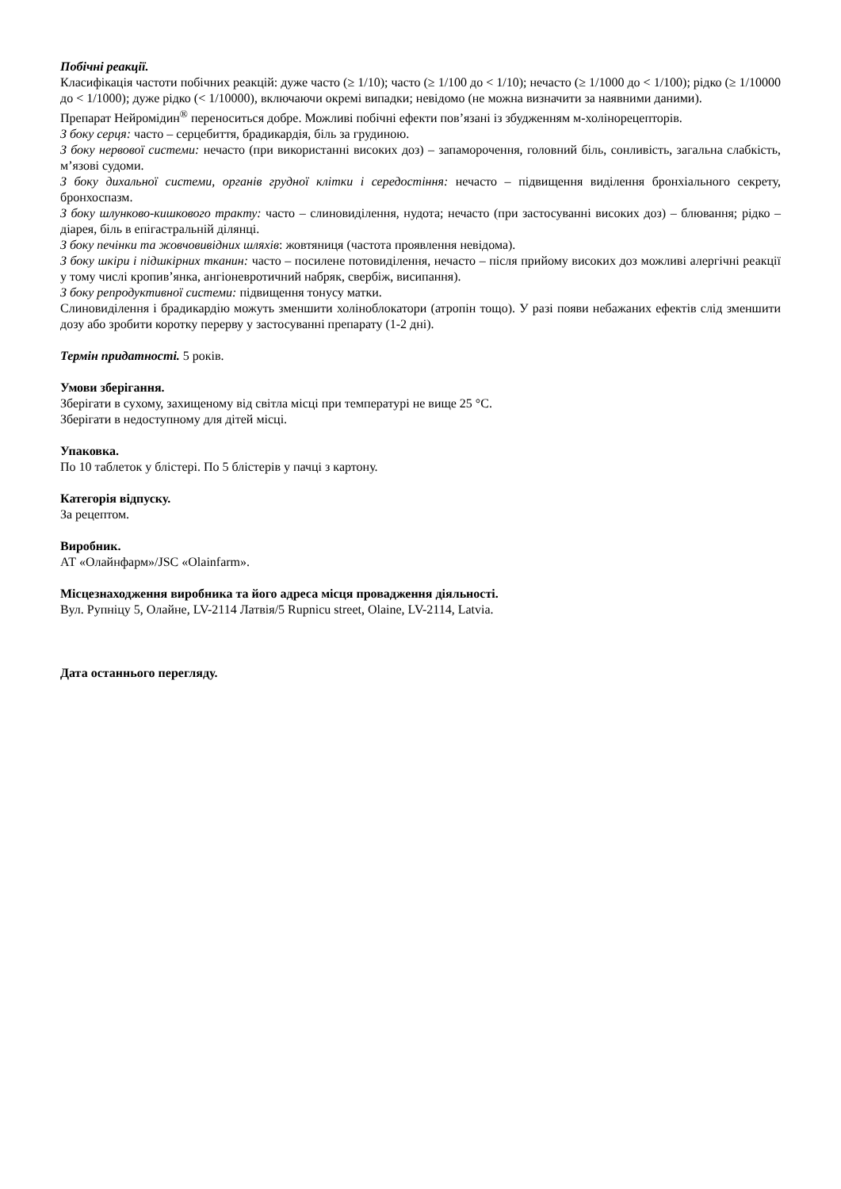Побічні реакції.
Класифікація частоти побічних реакцій: дуже часто (≥ 1/10); часто (≥ 1/100 до < 1/10); нечасто (≥ 1/1000 до < 1/100); рідко (≥ 1/10000 до < 1/1000); дуже рідко (< 1/10000), включаючи окремі випадки; невідомо (не можна визначити за наявними даними).
Препарат Нейромідин<sup>®</sup> переноситься добре. Можливі побічні ефекти пов’язані із збудженням м-холінорецепторів.
З боку серця: часто – серцебиття, брадикардія, біль за грудиною.
З боку нервової системи: нечасто (при використанні високих доз) – запаморочення, головний біль, сонливість, загальна слабкість, м’язові судоми.
З боку дихальної системи, органів грудної клітки і середостіння: нечасто – підвищення виділення бронхіального секрету, бронхоспазм.
З боку шлунково-кишкового тракту: часто – слиновиділення, нудота; нечасто (при застосуванні високих доз) – блювання; рідко – діарея, біль в епігастральній ділянці.
З боку печінки та жовчовивідних шляхів: жовтяниця (частота проявлення невідома).
З боку шкіри і підшкірних тканин: часто – посилене потовиділення, нечасто – після прийому високих доз можливі алергічні реакції у тому числі кропив’янка, ангіоневротичний набряк, свербіж, висипання).
З боку репродуктивної системи: підвищення тонусу матки.
Слиновиділення і брадикардію можуть зменшити холіноблокатори (атропін тощо). У разі появи небажаних ефектів слід зменшити дозу або зробити коротку перерву у застосуванні препарату (1-2 дні).
Термін придатності. 5 років.
Умови зберігання.
Зберігати в сухому, захищеному від світла місці при температурі не вище 25 °С.
Зберігати в недоступному для дітей місці.
Упаковка.
По 10 таблеток у блістері. По 5 блістерів у пачці з картону.
Категорія відпуску.
За рецептом.
Виробник.
АТ «Олайнфарм»/JSC «Olainfarm».
Місцезнаходження виробника та його адреса місця провадження діяльності.
Вул. Рупніцу 5, Олайне, LV-2114 Латвія/5 Rupnicu street, Olaine, LV-2114, Latvia.
Дата останнього перегляду.